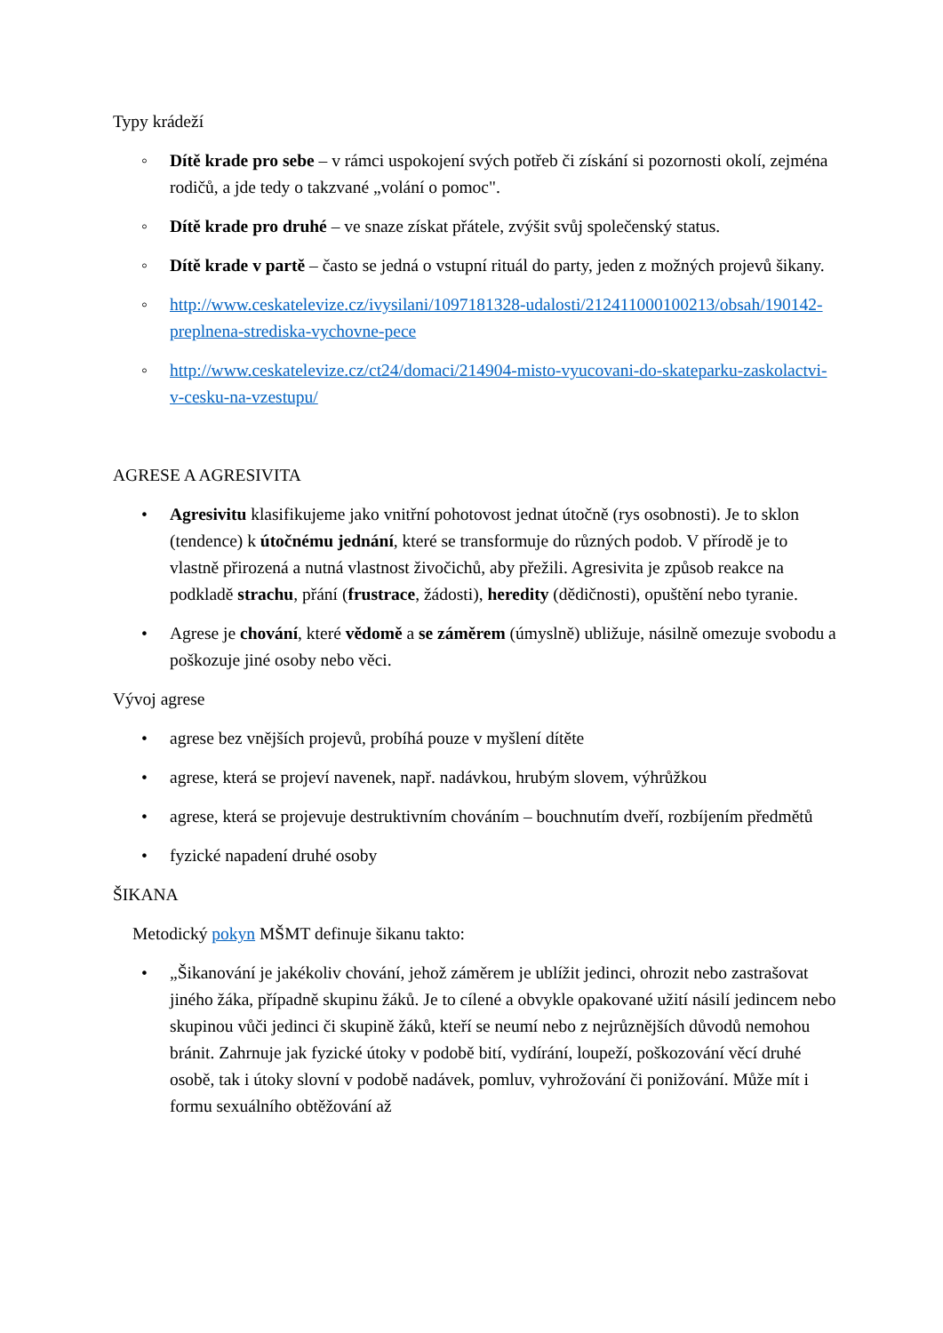Typy krádeží
◦ Dítě krade pro sebe – v rámci uspokojení svých potřeb či získání si pozornosti okolí, zejména rodičů, a jde tedy o takzvané „volání o pomoc".
◦ Dítě krade pro druhé – ve snaze získat přátele, zvýšit svůj společenský status.
◦ Dítě krade v partě – často se jedná o vstupní rituál do party, jeden z možných projevů šikany.
◦ http://www.ceskatelevize.cz/ivysilani/1097181328-udalosti/212411000100213/obsah/190142-preplnena-strediska-vychovne-pece
◦ http://www.ceskatelevize.cz/ct24/domaci/214904-misto-vyucovani-do-skateparku-zaskolactvi-v-cesku-na-vzestupu/
AGRESE A AGRESIVITA
• Agresivitu klasifikujeme jako vnitřní pohotovost jednat útočně (rys osobnosti). Je to sklon (tendence) k útočnému jednání, které se transformuje do různých podob. V přírodě je to vlastně přirozená a nutná vlastnost živočichů, aby přežili. Agresivita je způsob reakce na podkladě strachu, přání (frustrace, žádosti), heredity (dědičnosti), opuštění nebo tyranie.
• Agrese je chování, které vědomě a se záměrem (úmyslně) ubližuje, násilně omezuje svobodu a poškozuje jiné osoby nebo věci.
Vývoj agrese
• agrese bez vnějších projevů, probíhá pouze v myšlení dítěte
• agrese, která se projeví navenek, např. nadávkou, hrubým slovem, výhrůžkou
• agrese, která se projevuje destruktivním chováním – bouchnutím dveří, rozbíjením předmětů
• fyzické napadení druhé osoby
ŠIKANA
Metodický pokyn MŠMT definuje šikanu takto:
• „Šikanování je jakékoliv chování, jehož záměrem je ublížit jedinci, ohrozit nebo zastrašovat jiného žáka, případně skupinu žáků. Je to cílené a obvykle opakované užití násilí jedincem nebo skupinou vůči jedinci či skupině žáků, kteří se neumí nebo z nejrůznějších důvodů nemohou bránit. Zahrnuje jak fyzické útoky v podobě bití, vydírání, loupeží, poškozování věcí druhé osobě, tak i útoky slovní v podobě nadávek, pomluv, vyhrožování či ponižování. Může mít i formu sexuálního obtěžování až